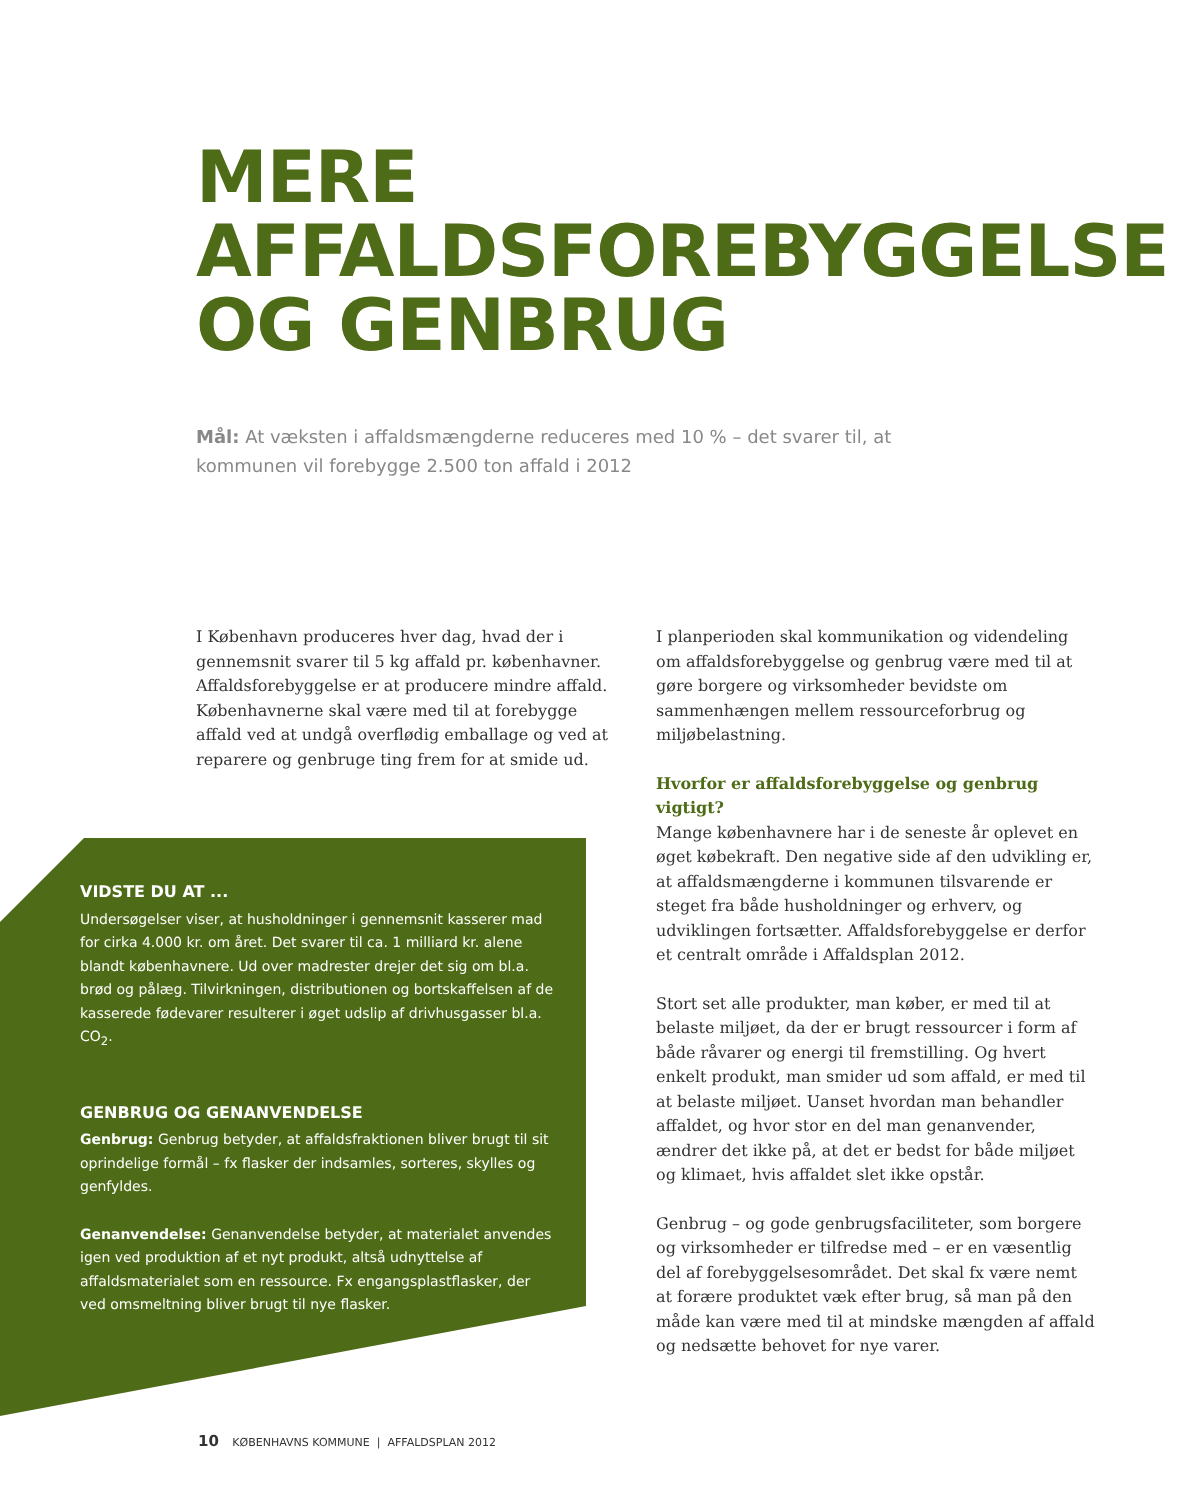MERE
AFFALDSFOREBYGGELSE
OG GENBRUG
Mål: At væksten i affaldsmængderne reduceres med 10 % – det svarer til, at kommunen vil forebygge 2.500 ton affald i 2012
I København produceres hver dag, hvad der i gennemsnit svarer til 5 kg affald pr. københavner. Affaldsforebyggelse er at producere mindre affald. Københavnerne skal være med til at forebygge affald ved at undgå overflødig emballage og ved at reparere og genbruge ting frem for at smide ud.
VIDSTE DU AT ...
Undersøgelser viser, at husholdninger i gennemsnit kasserer mad for cirka 4.000 kr. om året. Det svarer til ca. 1 milliard kr. alene blandt københavnere. Ud over madrester drejer det sig om bl.a. brød og pålæg. Tilvirkningen, distributionen og bortskaffelsen af de kasserede fødevarer resulterer i øget udslip af drivhusgasser bl.a. CO<sub>2</sub>.
GENBRUG OG GENANVENDELSE
Genbrug: Genbrug betyder, at affaldsfraktionen bliver brugt til sit oprindelige formål – fx flasker der indsamles, sorteres, skylles og genfyldes.
Genanvendelse: Genanvendelse betyder, at materialet anvendes igen ved produktion af et nyt produkt, altså udnyttelse af affaldsmaterialet som en ressource. Fx engangsplastflasker, der ved omsmeltning bliver brugt til nye flasker.
I planperioden skal kommunikation og videndeling om affaldsforebyggelse og genbrug være med til at gøre borgere og virksomheder bevidste om sammenhængen mellem ressourceforbrug og miljøbelastning.
Hvorfor er affaldsforebyggelse og genbrug vigtigt?
Mange københavnere har i de seneste år oplevet en øget købekraft. Den negative side af den udvikling er, at affaldsmængderne i kommunen tilsvarende er steget fra både husholdninger og erhverv, og udviklingen fortsætter. Affaldsforebyggelse er derfor et centralt område i Affaldsplan 2012.
Stort set alle produkter, man køber, er med til at belaste miljøet, da der er brugt ressourcer i form af både råvarer og energi til fremstilling. Og hvert enkelt produkt, man smider ud som affald, er med til at belaste miljøet. Uanset hvordan man behandler affaldet, og hvor stor en del man genanvender, ændrer det ikke på, at det er bedst for både miljøet og klimaet, hvis affaldet slet ikke opstår.
Genbrug – og gode genbrugsfaciliteter, som borgere og virksomheder er tilfredse med – er en væsentlig del af forebyggelsesområdet. Det skal fx være nemt at forære produktet væk efter brug, så man på den måde kan være med til at mindske mængden af affald og nedsætte behovet for nye varer.
10 KØBENHAVNS KOMMUNE | AFFALDSPLAN 2012